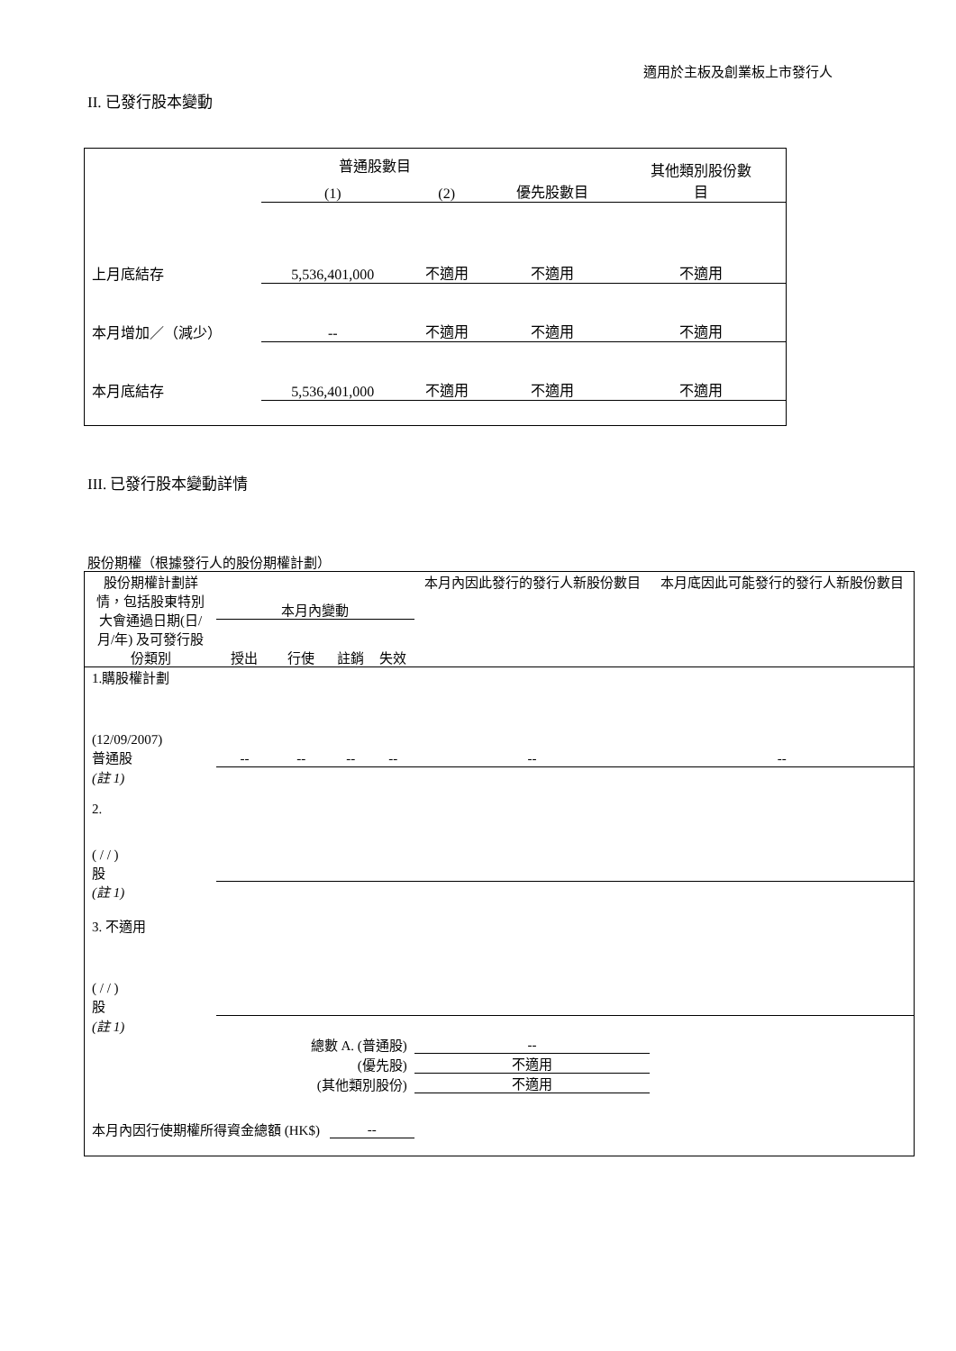適用於主板及創業板上市發行人
II. 已發行股本變動
| | 普通股數目 | | | 其他類別股份數 目 |
| | (1) | (2) | 優先股數目 | |
| 上月底結存 | 5,536,401,000 | 不適用 | 不適用 | 不適用 |
| 本月增加／（減少） | -- | 不適用 | 不適用 | 不適用 |
| 本月底結存 | 5,536,401,000 | 不適用 | 不適用 | 不適用 |
III. 已發行股本變動詳情
股份期權（根據發行人的股份期權計劃）
| 股份期權計劃詳情，包括股東特別大會通過日期(日/月/年) 及可發行股份類別 | 本月內變動 | | | | 本月內因此發行的發行人新股份數目 | 本月底因此可能發行的發行人新股份數目 |
| | 授出 | 行使 | 註銷 | 失效 | | |
| 1.購股權計劃 (12/09/2007) 普通股 | -- | -- | -- | -- | -- | -- |
| (註 1) | | | | | | |
| 2. ( / / ) 股 | | | | | | |
| (註 1) | | | | | | |
| 3. 不適用 ( / / ) 股 | | | | | | |
| (註 1) | | | | | | |
| 總數 A. (普通股) | | | | | -- | |
| (優先股) | | | | | 不適用 | |
| (其他類別股份) | | | | | 不適用 | |
| 本月內因行使期權所得資金總額 (HK$) | | | -- | | | |